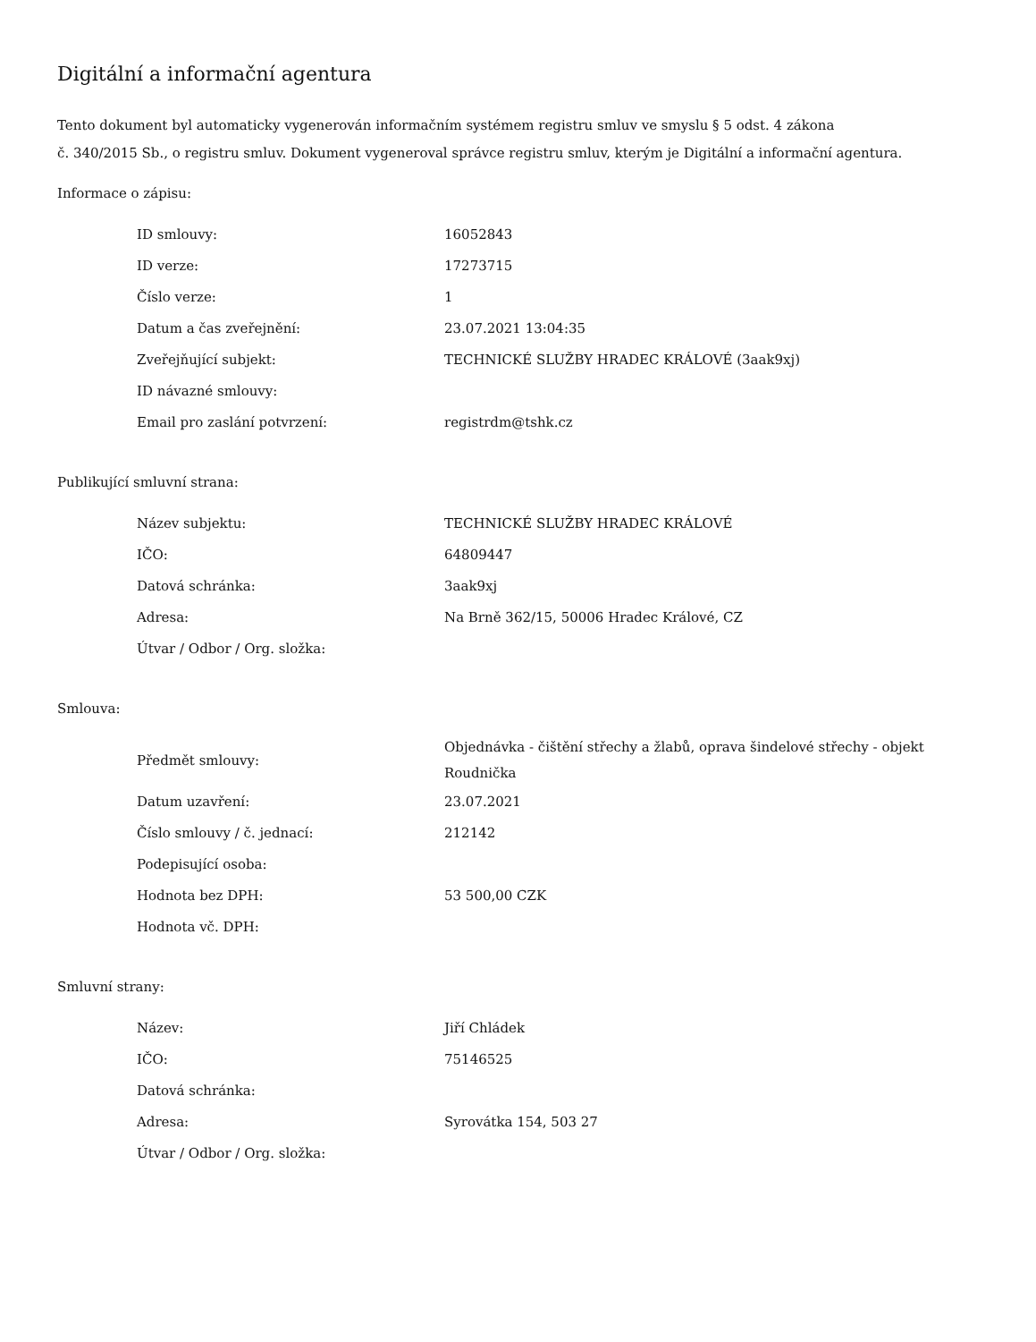Digitální a informační agentura
Tento dokument byl automaticky vygenerován informačním systémem registru smluv ve smyslu § 5 odst. 4 zákona
č. 340/2015 Sb., o registru smluv. Dokument vygeneroval správce registru smluv, kterým je Digitální a informační agentura.
Informace o zápisu:
| ID smlouvy: | 16052843 |
| ID verze: | 17273715 |
| Číslo verze: | 1 |
| Datum a čas zveřejnění: | 23.07.2021 13:04:35 |
| Zveřejňující subjekt: | TECHNICKÉ SLUŽBY HRADEC KRÁLOVÉ (3aak9xj) |
| ID návazné smlouvy: | |
| Email pro zaslání potvrzení: | registrdm@tshk.cz |
Publikující smluvní strana:
| Název subjektu: | TECHNICKÉ SLUŽBY HRADEC KRÁLOVÉ |
| IČO: | 64809447 |
| Datová schránka: | 3aak9xj |
| Adresa: | Na Brně 362/15, 50006 Hradec Králové, CZ |
| Útvar / Odbor / Org. složka: | |
Smlouva:
| Předmět smlouvy: | Objednávka - čištění střechy a žlabů, oprava šindelové střechy - objekt Roudnička |
| Datum uzavření: | 23.07.2021 |
| Číslo smlouvy / č. jednací: | 212142 |
| Podepisující osoba: | |
| Hodnota bez DPH: | 53 500,00 CZK |
| Hodnota vč. DPH: | |
Smluvní strany:
| Název: | Jiří Chládek |
| IČO: | 75146525 |
| Datová schránka: | |
| Adresa: | Syrovátka 154, 503 27 |
| Útvar / Odbor / Org. složka: | |